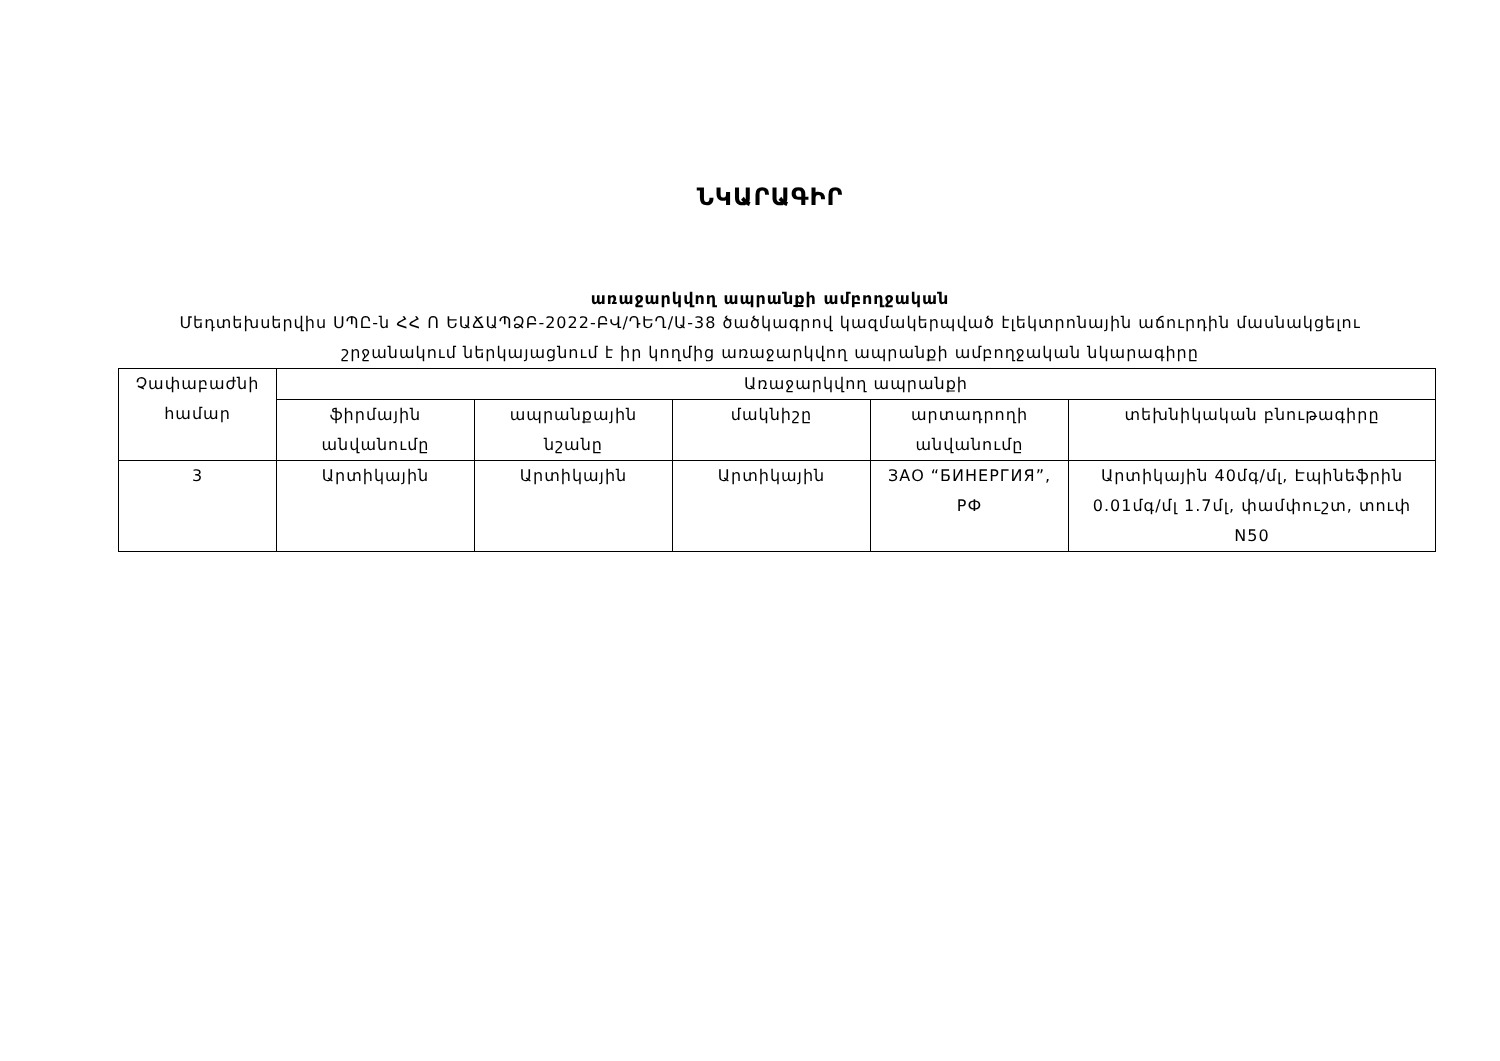ՆԿԱՐԱԳԻՐ
առաջարկվող ապրանքի ամբողջական
Մեդտեխսերվիս ՍՊԸ-ն ՀՀ Ո ԵԱՃԱՊՁԲ-2022-ԲՎ/ԴԵՂ/Ա-38 ծածկագրով կազմակերպված էլեկտրոնային աճուրդին մասնակցելու շրջանակում ներկայացնում է իր կողմից առաջարկվող ապրանքի ամբողջական նկարագիրը
| Չափաբաժնի համար | Առաջարկվող ապրանքի | | | | |
| --- | --- | --- | --- | --- | --- |
| | ֆիրմային անվանումը | ապրանքային նշանը | մակնիշը | արտադրողի անվանումը | տեխնիկական բնութագիրը |
| 3 | Արտիկային | Արտիկային | Արտիկային | ЗАО “БИНЕРГИЯ”, РФ | Արտիկային 40մգ/մլ, Էպինեֆրին 0.01մգ/մլ 1.7մլ, փամփուշտ, տուփ N50 |